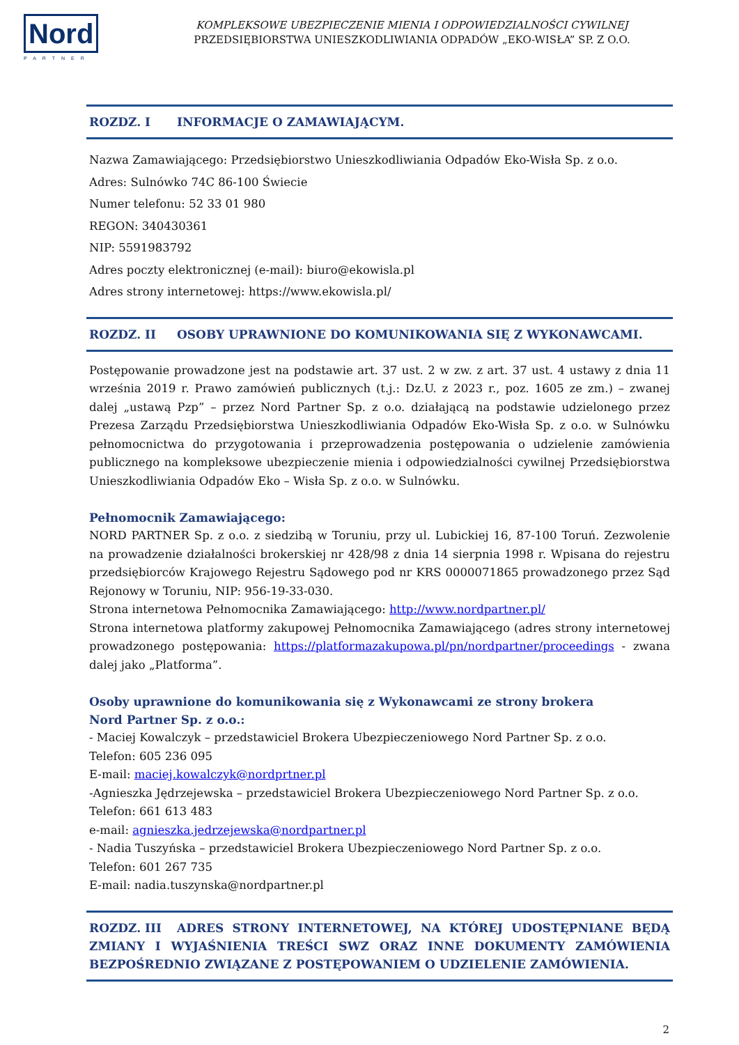Nord
PARTNER
KOMPLEKSOWE UBEZPIECZENIE MIENIA I ODPOWIEDZIALNOŚCI CYWILNEJ
PRZEDSIĘBIORSTWA UNIESZKODLIWIANIA ODPADÓW „EKO-WISŁA” SP. Z O.O.
ROZDZ. I INFORMACJE O ZAMAWIAJĄCYM.
Nazwa Zamawiającego: Przedsiębiorstwo Unieszkodliwiania Odpadów Eko-Wisła Sp. z o.o.
Adres: Sulnówko 74C 86-100 Świecie
Numer telefonu: 52 33 01 980
REGON: 340430361
NIP: 5591983792
Adres poczty elektronicznej (e-mail): biuro@ekowisla.pl
Adres strony internetowej: https://www.ekowisla.pl/
ROZDZ. II OSOBY UPRAWNIONE DO KOMUNIKOWANIA SIĘ Z WYKONAWCAMI.
Postępowanie prowadzone jest na podstawie art. 37 ust. 2 w zw. z art. 37 ust. 4 ustawy z dnia 11 września 2019 r. Prawo zamówień publicznych (t.j.: Dz.U. z 2023 r., poz. 1605 ze zm.) – zwanej dalej „ustawą Pzp” – przez Nord Partner Sp. z o.o. działającą na podstawie udzielonego przez Prezesa Zarządu Przedsiębiorstwa Unieszkodliwiania Odpadów Eko-Wisła Sp. z o.o. w Sulnówku pełnomocnictwa do przygotowania i przeprowadzenia postępowania o udzielenie zamówienia publicznego na kompleksowe ubezpieczenie mienia i odpowiedzialności cywilnej Przedsiębiorstwa Unieszkodliwiania Odpadów Eko – Wisła Sp. z o.o. w Sulnówku.
Pełnomocnik Zamawiającego:
NORD PARTNER Sp. z o.o. z siedzibą w Toruniu, przy ul. Lubickiej 16, 87-100 Toruń. Zezwolenie na prowadzenie działalności brokerskiej nr 428/98 z dnia 14 sierpnia 1998 r. Wpisana do rejestru przedsiębiorców Krajowego Rejestru Sądowego pod nr KRS 0000071865 prowadzonego przez Sąd Rejonowy w Toruniu, NIP: 956-19-33-030.
Strona internetowa Pełnomocnika Zamawiającego: http://www.nordpartner.pl/
Strona internetowa platformy zakupowej Pełnomocnika Zamawiającego (adres strony internetowej prowadzonego postępowania: https://platformazakupowa.pl/pn/nordpartner/proceedings - zwana dalej jako „Platforma”.
Osoby uprawnione do komunikowania się z Wykonawcami ze strony brokera
Nord Partner Sp. z o.o.:
- Maciej Kowalczyk – przedstawiciel Brokera Ubezpieczeniowego Nord Partner Sp. z o.o.
Telefon: 605 236 095
E-mail: maciej.kowalczyk@nordprtner.pl
-Agnieszka Jędrzejewska – przedstawiciel Brokera Ubezpieczeniowego Nord Partner Sp. z o.o.
Telefon: 661 613 483
e-mail: agnieszka.jedrzejewska@nordpartner.pl
- Nadia Tuszyńska – przedstawiciel Brokera Ubezpieczeniowego Nord Partner Sp. z o.o.
Telefon: 601 267 735
E-mail: nadia.tuszynska@nordpartner.pl
ROZDZ. III ADRES STRONY INTERNETOWEJ, NA KTÓREJ UDOSTĘPNIANE BĘDĄ ZMIANY I WYJAŚNIENIA TREŚCI SWZ ORAZ INNE DOKUMENTY ZAMÓWIENIA BEZPOŚREDNIO ZWIĄZANE Z POSTĘPOWANIEM O UDZIELENIE ZAMÓWIENIA.
2